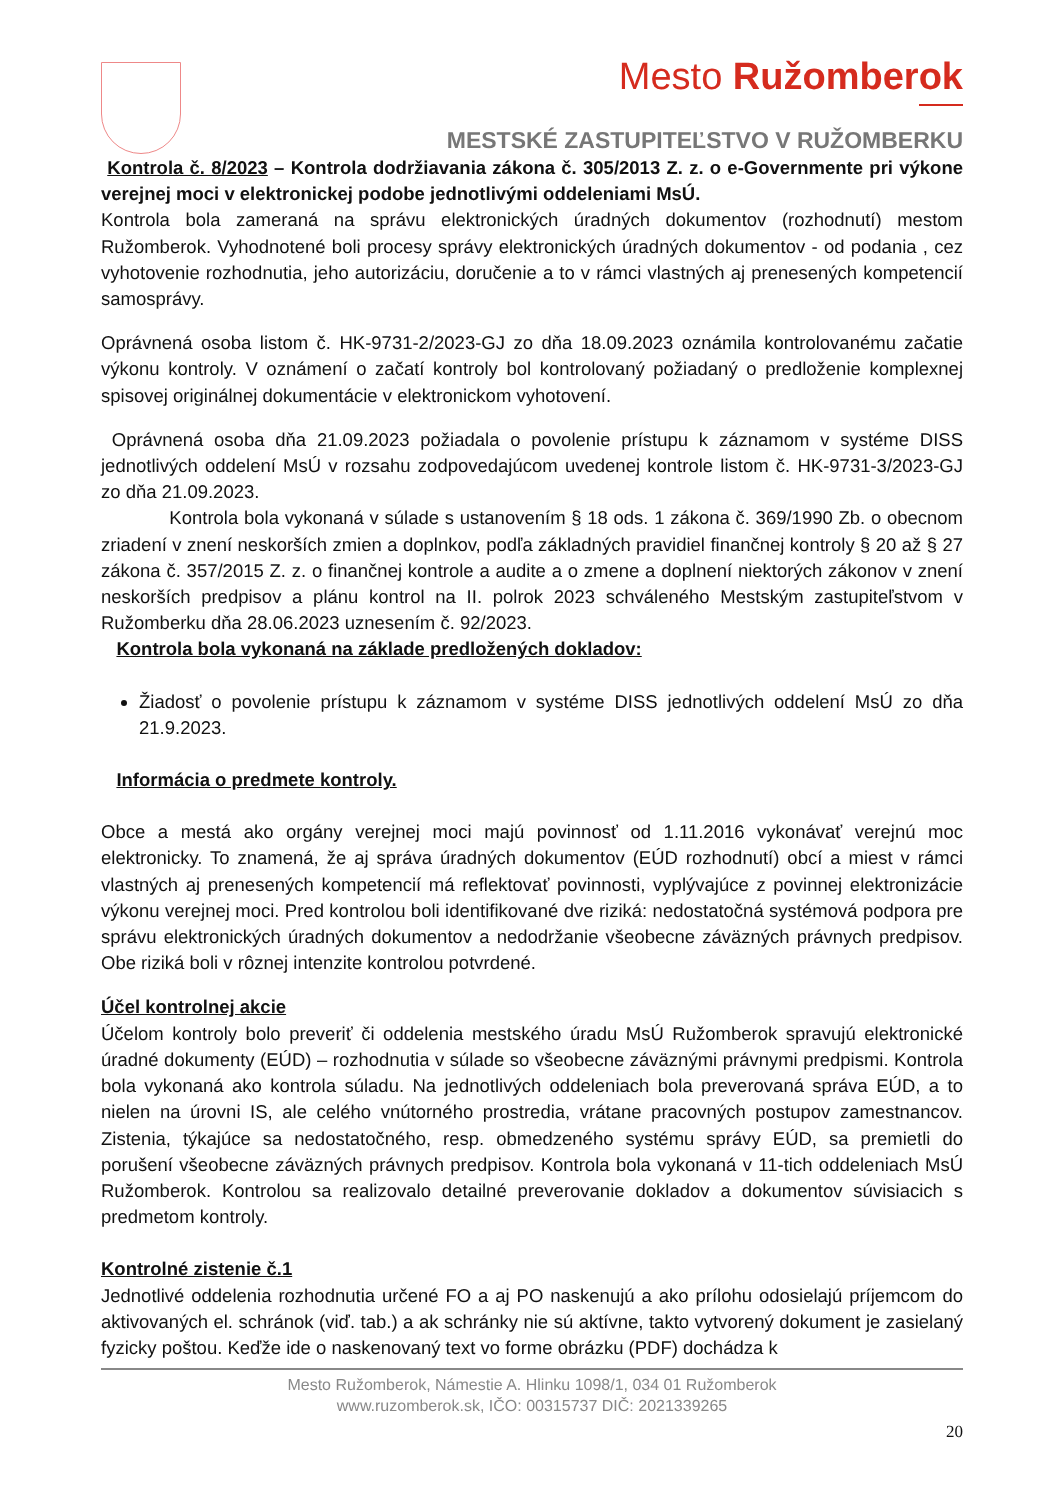Mesto Ružomberok
MESTSKÉ ZASTUPITEĽSTVO V RUŽOMBERKU
Kontrola č. 8/2023 – Kontrola dodržiavania zákona č. 305/2013 Z. z. o e-Governmente pri výkone verejnej moci v elektronickej podobe jednotlivými oddeleniami MsÚ.
Kontrola bola zameraná na správu elektronických úradných dokumentov (rozhodnutí) mestom Ružomberok. Vyhodnotené boli procesy správy elektronických úradných dokumentov - od podania , cez vyhotovenie rozhodnutia, jeho autorizáciu, doručenie a to v rámci vlastných aj prenesených kompetencií samosprávy.
Oprávnená osoba listom č. HK-9731-2/2023-GJ zo dňa 18.09.2023 oznámila kontrolovanému začatie výkonu kontroly. V oznámení o začatí kontroly bol kontrolovaný požiadaný o predloženie komplexnej spisovej originálnej dokumentácie v elektronickom vyhotovení.
Oprávnená osoba dňa 21.09.2023 požiadala o povolenie prístupu k záznamom v systéme DISS jednotlivých oddelení MsÚ v rozsahu zodpovedajúcom uvedenej kontrole listom č. HK-9731-3/2023-GJ zo dňa 21.09.2023.
Kontrola bola vykonaná v súlade s ustanovením § 18 ods. 1 zákona č. 369/1990 Zb. o obecnom zriadení v znení neskorších zmien a doplnkov, podľa základných pravidiel finančnej kontroly § 20 až § 27 zákona č. 357/2015 Z. z. o finančnej kontrole a audite a o zmene a doplnení niektorých zákonov v znení neskorších predpisov a plánu kontrol na II. polrok 2023 schváleného Mestským zastupiteľstvom v Ružomberku dňa 28.06.2023 uznesením č. 92/2023.
Kontrola bola vykonaná na základe predložených dokladov:
Žiadosť o povolenie prístupu k záznamom v systéme DISS jednotlivých oddelení MsÚ zo dňa 21.9.2023.
Informácia o predmete kontroly.
Obce a mestá ako orgány verejnej moci majú povinnosť od 1.11.2016 vykonávať verejnú moc elektronicky. To znamená, že aj správa úradných dokumentov (EÚD rozhodnutí) obcí a miest v rámci vlastných aj prenesených kompetencií má reflektovať povinnosti, vyplývajúce z povinnej elektronizácie výkonu verejnej moci. Pred kontrolou boli identifikované dve riziká: nedostatočná systémová podpora pre správu elektronických úradných dokumentov a nedodržanie všeobecne záväzných právnych predpisov. Obe riziká boli v rôznej intenzite kontrolou potvrdené.
Účel kontrolnej akcie
Účelom kontroly bolo preveriť či oddelenia mestského úradu MsÚ Ružomberok spravujú elektronické úradné dokumenty (EÚD) – rozhodnutia v súlade so všeobecne záväznými právnymi predpismi. Kontrola bola vykonaná ako kontrola súladu. Na jednotlivých oddeleniach bola preverovaná správa EÚD, a to nielen na úrovni IS, ale celého vnútorného prostredia, vrátane pracovných postupov zamestnancov. Zistenia, týkajúce sa nedostatočného, resp. obmedzeného systému správy EÚD, sa premietli do porušení všeobecne záväzných právnych predpisov. Kontrola bola vykonaná v 11-tich oddeleniach MsÚ Ružomberok. Kontrolou sa realizovalo detailné preverovanie dokladov a dokumentov súvisiacich s predmetom kontroly.
Kontrolné zistenie č.1
Jednotlivé oddelenia rozhodnutia určené FO a aj PO naskenujú a ako prílohu odosielajú príjemcom do aktivovaných el. schránok (viď. tab.) a ak schránky nie sú aktívne, takto vytvorený dokument je zasielaný fyzicky poštou. Keďže ide o naskenovaný text vo forme obrázku (PDF) dochádza k
Mesto Ružomberok, Námestie A. Hlinku 1098/1, 034 01 Ružomberok
www.ruzomberok.sk, IČO: 00315737 DIČ: 2021339265
20